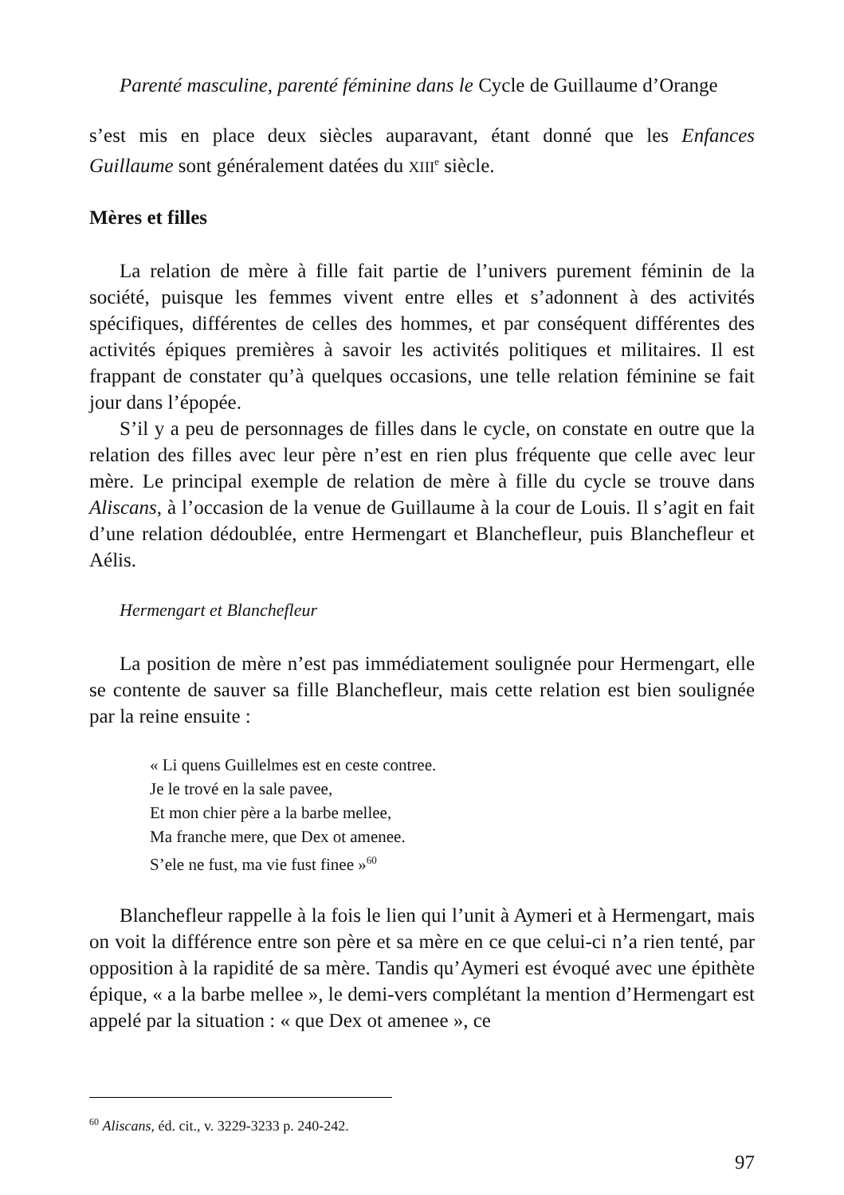Parenté masculine, parenté féminine dans le Cycle de Guillaume d’Orange
s’est mis en place deux siècles auparavant, étant donné que les Enfances Guillaume sont généralement datées du XIII<sup>e</sup> siècle.
Mères et filles
La relation de mère à fille fait partie de l’univers purement féminin de la société, puisque les femmes vivent entre elles et s’adonnent à des activités spécifiques, différentes de celles des hommes, et par conséquent différentes des activités épiques premières à savoir les activités politiques et militaires. Il est frappant de constater qu’à quelques occasions, une telle relation féminine se fait jour dans l’épopée.
S’il y a peu de personnages de filles dans le cycle, on constate en outre que la relation des filles avec leur père n’est en rien plus fréquente que celle avec leur mère. Le principal exemple de relation de mère à fille du cycle se trouve dans Aliscans, à l’occasion de la venue de Guillaume à la cour de Louis. Il s’agit en fait d’une relation dédoublée, entre Hermengart et Blanchefleur, puis Blanchefleur et Aélis.
Hermengart et Blanchefleur
La position de mère n’est pas immédiatement soulignée pour Hermengart, elle se contente de sauver sa fille Blanchefleur, mais cette relation est bien soulignée par la reine ensuite :
« Li quens Guillelmes est en ceste contree.
Je le trové en la sale pavee,
Et mon chier père a la barbe mellee,
Ma franche mere, que Dex ot amenee.
S’ele ne fust, ma vie fust finee »<sup>60</sup>
Blanchefleur rappelle à la fois le lien qui l’unit à Aymeri et à Hermengart, mais on voit la différence entre son père et sa mère en ce que celui-ci n’a rien tenté, par opposition à la rapidité de sa mère. Tandis qu’Aymeri est évoqué avec une épithète épique, « a la barbe mellee », le demi-vers complétant la mention d’Hermengart est appelé par la situation : « que Dex ot amenee », ce
<sup>60</sup> Aliscans, éd. cit., v. 3229-3233 p. 240-242.
97